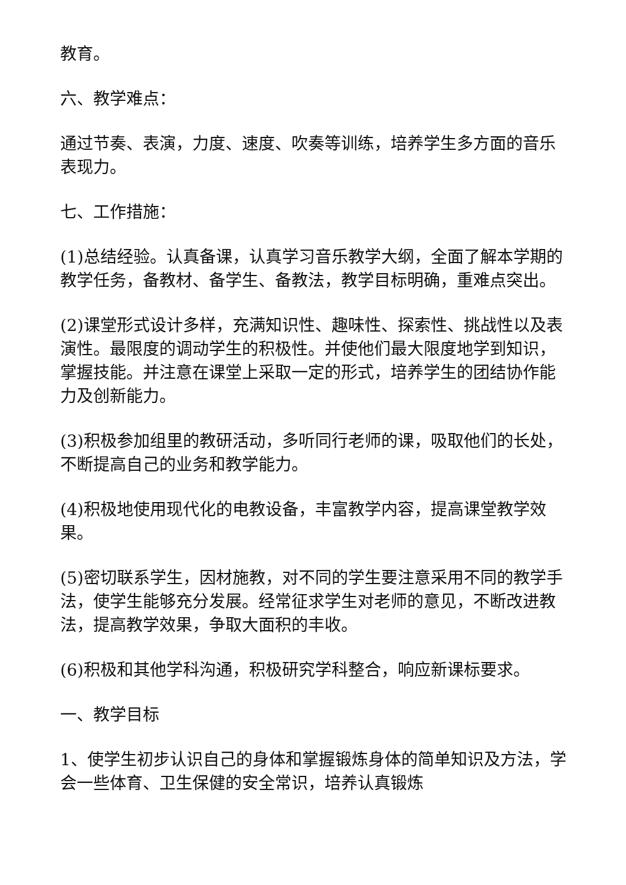教育。
六、教学难点：
通过节奏、表演，力度、速度、吹奏等训练，培养学生多方面的音乐表现力。
七、工作措施：
(1)总结经验。认真备课，认真学习音乐教学大纲，全面了解本学期的教学任务，备教材、备学生、备教法，教学目标明确，重难点突出。
(2)课堂形式设计多样，充满知识性、趣味性、探索性、挑战性以及表演性。最限度的调动学生的积极性。并使他们最大限度地学到知识，掌握技能。并注意在课堂上采取一定的形式，培养学生的团结协作能力及创新能力。
(3)积极参加组里的教研活动，多听同行老师的课，吸取他们的长处，不断提高自己的业务和教学能力。
(4)积极地使用现代化的电教设备，丰富教学内容，提高课堂教学效果。
(5)密切联系学生，因材施教，对不同的学生要注意采用不同的教学手法，使学生能够充分发展。经常征求学生对老师的意见，不断改进教法，提高教学效果，争取大面积的丰收。
(6)积极和其他学科沟通，积极研究学科整合，响应新课标要求。
一、教学目标
1、使学生初步认识自己的身体和掌握锻炼身体的简单知识及方法，学会一些体育、卫生保健的安全常识，培养认真锻炼